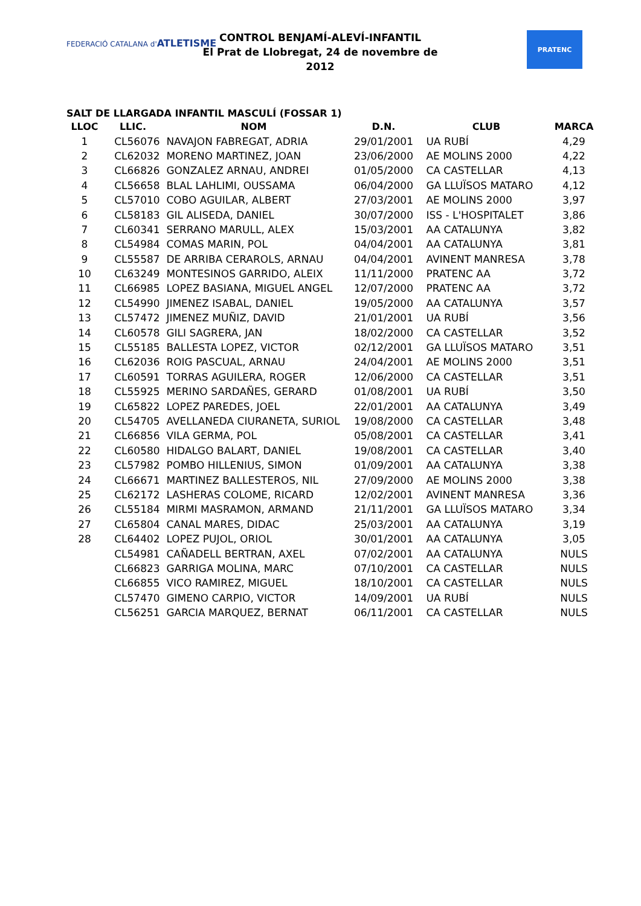FEDERACIÓ CATALANA d'ATLETISME
CONTROL BENJAMÍ-ALEVÍ-INFANTIL
El Prat de Llobregat, 24 de novembre de 2012
PRATENC
SALT DE LLARGADA INFANTIL MASCULÍ (FOSSAR 1)
| LLOC | LLIC. | NOM | D.N. | CLUB | MARCA |
| --- | --- | --- | --- | --- | --- |
| 1 | CL56076 | NAVAJON FABREGAT, ADRIA | 29/01/2001 | UA RUBÍ | 4,29 |
| 2 | CL62032 | MORENO MARTINEZ, JOAN | 23/06/2000 | AE MOLINS 2000 | 4,22 |
| 3 | CL66826 | GONZALEZ ARNAU, ANDREI | 01/05/2000 | CA CASTELLAR | 4,13 |
| 4 | CL56658 | BLAL LAHLIMI, OUSSAMA | 06/04/2000 | GA LLUÏSOS MATARO | 4,12 |
| 5 | CL57010 | COBO AGUILAR, ALBERT | 27/03/2001 | AE MOLINS 2000 | 3,97 |
| 6 | CL58183 | GIL ALISEDA, DANIEL | 30/07/2000 | ISS - L'HOSPITALET | 3,86 |
| 7 | CL60341 | SERRANO MARULL, ALEX | 15/03/2001 | AA CATALUNYA | 3,82 |
| 8 | CL54984 | COMAS MARIN, POL | 04/04/2001 | AA CATALUNYA | 3,81 |
| 9 | CL55587 | DE ARRIBA CERAROLS, ARNAU | 04/04/2001 | AVINENT MANRESA | 3,78 |
| 10 | CL63249 | MONTESINOS GARRIDO, ALEIX | 11/11/2000 | PRATENC AA | 3,72 |
| 11 | CL66985 | LOPEZ BASIANA, MIGUEL ANGEL | 12/07/2000 | PRATENC AA | 3,72 |
| 12 | CL54990 | JIMENEZ ISABAL, DANIEL | 19/05/2000 | AA CATALUNYA | 3,57 |
| 13 | CL57472 | JIMENEZ MUÑIZ, DAVID | 21/01/2001 | UA RUBÍ | 3,56 |
| 14 | CL60578 | GILI SAGRERA, JAN | 18/02/2000 | CA CASTELLAR | 3,52 |
| 15 | CL55185 | BALLESTA LOPEZ, VICTOR | 02/12/2001 | GA LLUÏSOS MATARO | 3,51 |
| 16 | CL62036 | ROIG PASCUAL, ARNAU | 24/04/2001 | AE MOLINS 2000 | 3,51 |
| 17 | CL60591 | TORRAS AGUILERA, ROGER | 12/06/2000 | CA CASTELLAR | 3,51 |
| 18 | CL55925 | MERINO SARDAÑES, GERARD | 01/08/2001 | UA RUBÍ | 3,50 |
| 19 | CL65822 | LOPEZ PAREDES, JOEL | 22/01/2001 | AA CATALUNYA | 3,49 |
| 20 | CL54705 | AVELLANEDA CIURANETA, SURIOL | 19/08/2000 | CA CASTELLAR | 3,48 |
| 21 | CL66856 | VILA GERMA, POL | 05/08/2001 | CA CASTELLAR | 3,41 |
| 22 | CL60580 | HIDALGO BALART, DANIEL | 19/08/2001 | CA CASTELLAR | 3,40 |
| 23 | CL57982 | POMBO HILLENIUS, SIMON | 01/09/2001 | AA CATALUNYA | 3,38 |
| 24 | CL66671 | MARTINEZ BALLESTEROS, NIL | 27/09/2000 | AE MOLINS 2000 | 3,38 |
| 25 | CL62172 | LASHERAS COLOME, RICARD | 12/02/2001 | AVINENT MANRESA | 3,36 |
| 26 | CL55184 | MIRMI MASRAMON, ARMAND | 21/11/2001 | GA LLUÏSOS MATARO | 3,34 |
| 27 | CL65804 | CANAL MARES, DIDAC | 25/03/2001 | AA CATALUNYA | 3,19 |
| 28 | CL64402 | LOPEZ PUJOL, ORIOL | 30/01/2001 | AA CATALUNYA | 3,05 |
| | CL54981 | CAÑADELL BERTRAN, AXEL | 07/02/2001 | AA CATALUNYA | NULS |
| | CL66823 | GARRIGA MOLINA, MARC | 07/10/2001 | CA CASTELLAR | NULS |
| | CL66855 | VICO RAMIREZ, MIGUEL | 18/10/2001 | CA CASTELLAR | NULS |
| | CL57470 | GIMENO CARPIO, VICTOR | 14/09/2001 | UA RUBÍ | NULS |
| | CL56251 | GARCIA MARQUEZ, BERNAT | 06/11/2001 | CA CASTELLAR | NULS |